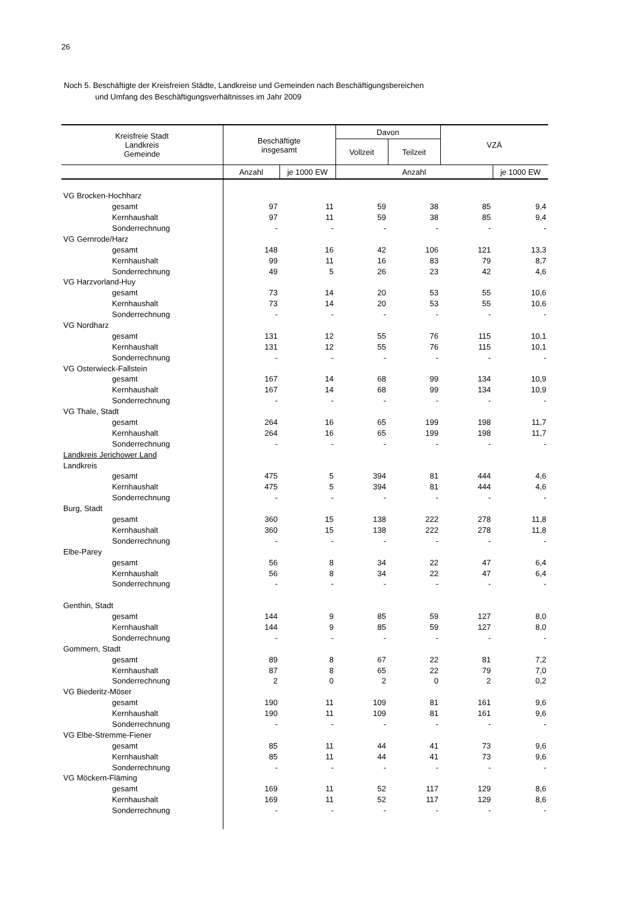26
Noch 5. Beschäftigte der Kreisfreien Städte, Landkreise und Gemeinden nach Beschäftigungsbereichen
und Umfang des Beschäftigungsverhältnisses im Jahr 2009
| Kreisfreie Stadt Landkreis Gemeinde | Beschäftigte insgesamt | | Davon | | VZÄ | |
| --- | --- | --- | --- | --- | --- | --- |
| | | | Vollzeit | Teilzeit | | |
| | Anzahl | je 1000 EW | Anzahl | | | je 1000 EW |
| VG Brocken-Hochharz | | | | | | |
| gesamt | 97 | 11 | 59 | 38 | 85 | 9,4 |
| Kernhaushalt | 97 | 11 | 59 | 38 | 85 | 9,4 |
| Sonderrechnung | - | - | - | - | - | - |
| VG Gernrode/Harz | | | | | | |
| gesamt | 148 | 16 | 42 | 106 | 121 | 13,3 |
| Kernhaushalt | 99 | 11 | 16 | 83 | 79 | 8,7 |
| Sonderrechnung | 49 | 5 | 26 | 23 | 42 | 4,6 |
| VG Harzvorland-Huy | | | | | | |
| gesamt | 73 | 14 | 20 | 53 | 55 | 10,6 |
| Kernhaushalt | 73 | 14 | 20 | 53 | 55 | 10,6 |
| Sonderrechnung | - | - | - | - | - | - |
| VG Nordharz | | | | | | |
| gesamt | 131 | 12 | 55 | 76 | 115 | 10,1 |
| Kernhaushalt | 131 | 12 | 55 | 76 | 115 | 10,1 |
| Sonderrechnung | - | - | - | - | - | - |
| VG Osterwieck-Fallstein | | | | | | |
| gesamt | 167 | 14 | 68 | 99 | 134 | 10,9 |
| Kernhaushalt | 167 | 14 | 68 | 99 | 134 | 10,9 |
| Sonderrechnung | - | - | - | - | - | - |
| VG Thale, Stadt | | | | | | |
| gesamt | 264 | 16 | 65 | 199 | 198 | 11,7 |
| Kernhaushalt | 264 | 16 | 65 | 199 | 198 | 11,7 |
| Sonderrechnung | - | - | - | - | - | - |
| Landkreis Jerichower Land | | | | | | |
| Landkreis | | | | | | |
| gesamt | 475 | 5 | 394 | 81 | 444 | 4,6 |
| Kernhaushalt | 475 | 5 | 394 | 81 | 444 | 4,6 |
| Sonderrechnung | - | - | - | - | - | - |
| Burg, Stadt | | | | | | |
| gesamt | 360 | 15 | 138 | 222 | 278 | 11,8 |
| Kernhaushalt | 360 | 15 | 138 | 222 | 278 | 11,8 |
| Sonderrechnung | - | - | - | - | - | - |
| Elbe-Parey | | | | | | |
| gesamt | 56 | 8 | 34 | 22 | 47 | 6,4 |
| Kernhaushalt | 56 | 8 | 34 | 22 | 47 | 6,4 |
| Sonderrechnung | - | - | - | - | - | - |
| Genthin, Stadt | | | | | | |
| gesamt | 144 | 9 | 85 | 59 | 127 | 8,0 |
| Kernhaushalt | 144 | 9 | 85 | 59 | 127 | 8,0 |
| Sonderrechnung | - | - | - | - | - | - |
| Gommern, Stadt | | | | | | |
| gesamt | 89 | 8 | 67 | 22 | 81 | 7,2 |
| Kernhaushalt | 87 | 8 | 65 | 22 | 79 | 7,0 |
| Sonderrechnung | 2 | 0 | 2 | 0 | 2 | 0,2 |
| VG Biederitz-Möser | | | | | | |
| gesamt | 190 | 11 | 109 | 81 | 161 | 9,6 |
| Kernhaushalt | 190 | 11 | 109 | 81 | 161 | 9,6 |
| Sonderrechnung | - | - | - | - | - | - |
| VG Elbe-Stremme-Fiener | | | | | | |
| gesamt | 85 | 11 | 44 | 41 | 73 | 9,6 |
| Kernhaushalt | 85 | 11 | 44 | 41 | 73 | 9,6 |
| Sonderrechnung | - | - | - | - | - | - |
| VG Möckern-Fläming | | | | | | |
| gesamt | 169 | 11 | 52 | 117 | 129 | 8,6 |
| Kernhaushalt | 169 | 11 | 52 | 117 | 129 | 8,6 |
| Sonderrechnung | - | - | - | - | - | - |